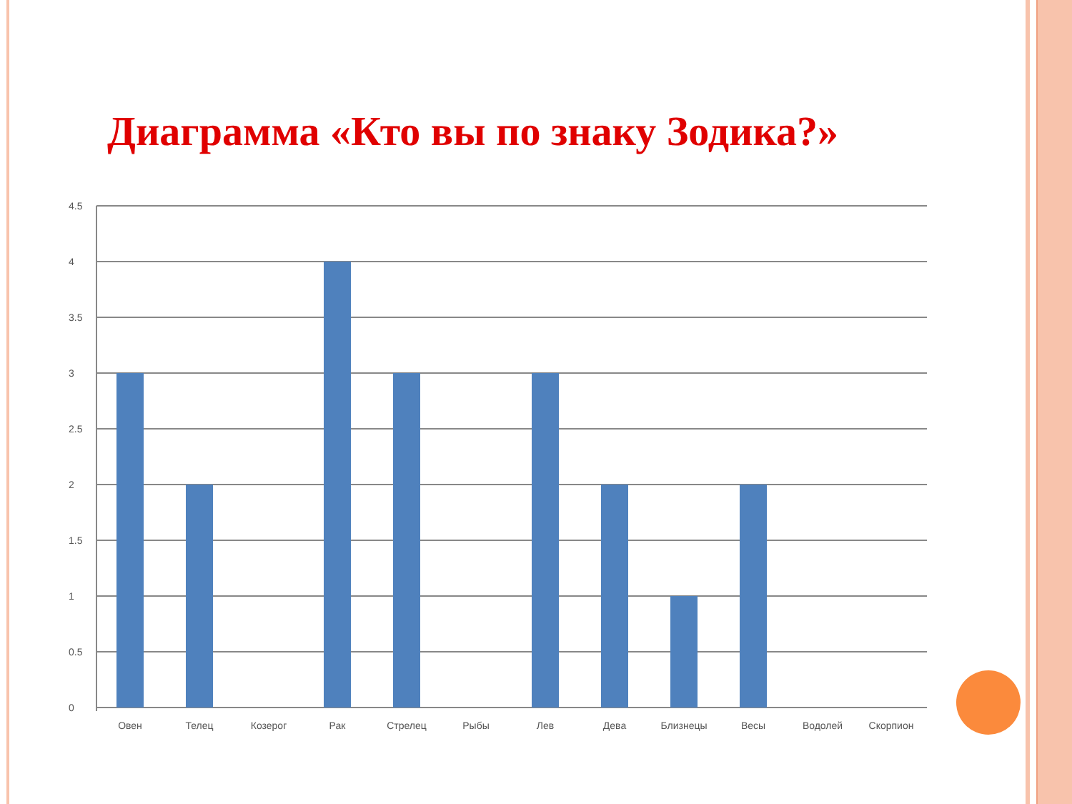Диаграмма «Кто вы по знаку Зодика?»
4.5
4
3.5
3
2.5
2
1.5
1
0.5
0
Овен
Телец
Козерог
Рак
Стрелец
Рыбы
Лев
Дева
Близнецы
Весы
Водолей
Скорпион